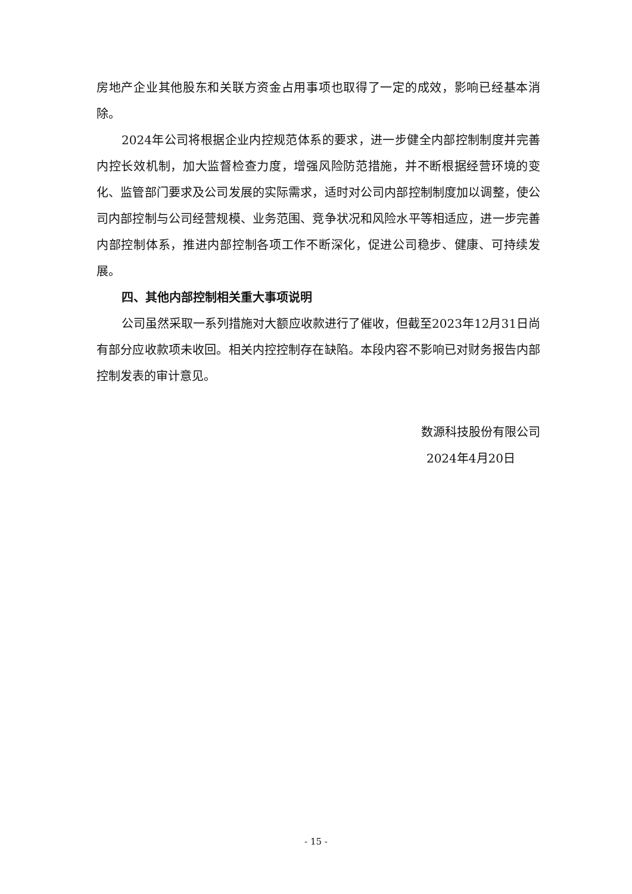房地产企业其他股东和关联方资金占用事项也取得了一定的成效，影响已经基本消除。
2024年公司将根据企业内控规范体系的要求，进一步健全内部控制制度并完善内控长效机制，加大监督检查力度，增强风险防范措施，并不断根据经营环境的变化、监管部门要求及公司发展的实际需求，适时对公司内部控制制度加以调整，使公司内部控制与公司经营规模、业务范围、竞争状况和风险水平等相适应，进一步完善内部控制体系，推进内部控制各项工作不断深化，促进公司稳步、健康、可持续发展。
四、其他内部控制相关重大事项说明
公司虽然采取一系列措施对大额应收款进行了催收，但截至2023年12月31日尚有部分应收款项未收回。相关内控控制存在缺陷。本段内容不影响已对财务报告内部控制发表的审计意见。
数源科技股份有限公司
2024年4月20日
- 15 -